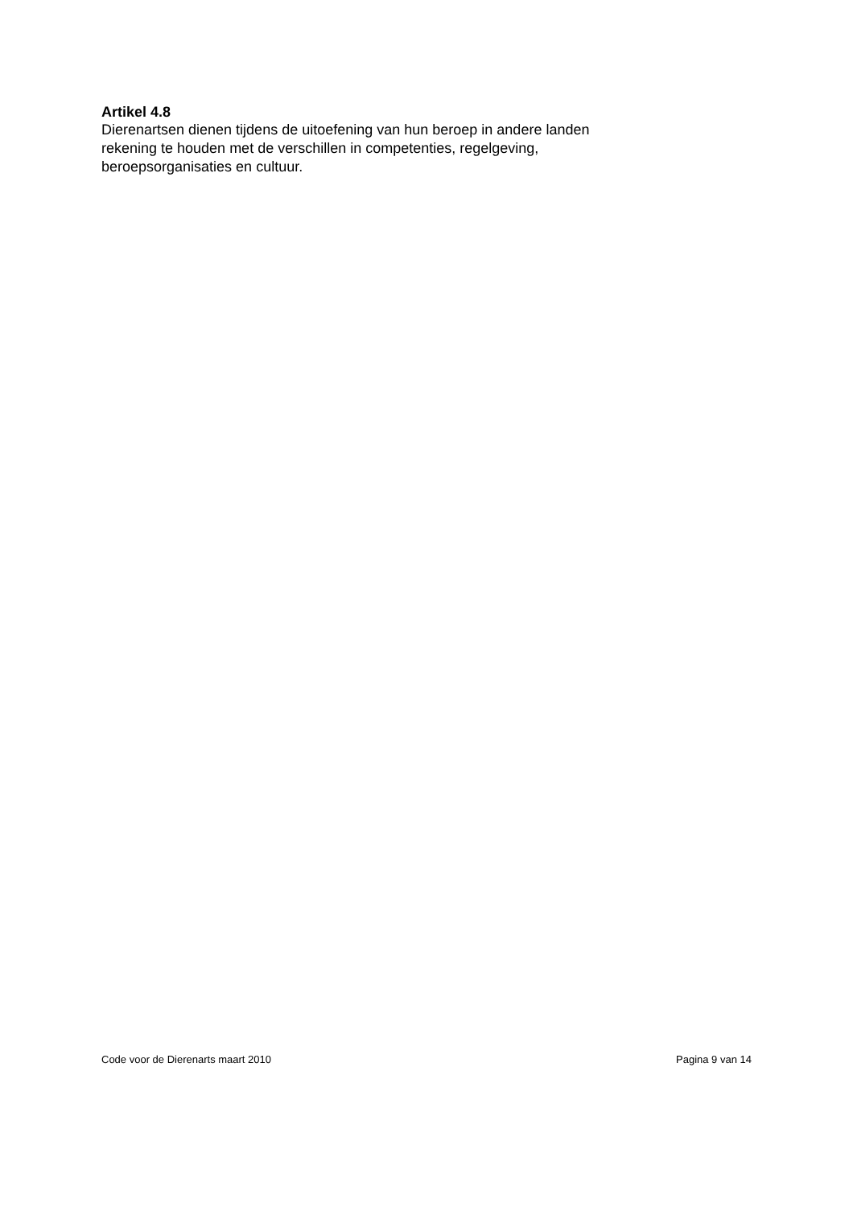Artikel 4.8
Dierenartsen dienen tijdens de uitoefening van hun beroep in andere landen
rekening te houden met de verschillen in competenties, regelgeving,
beroepsorganisaties en cultuur.
Code voor de Dierenarts maart 2010 Pagina 9 van 14